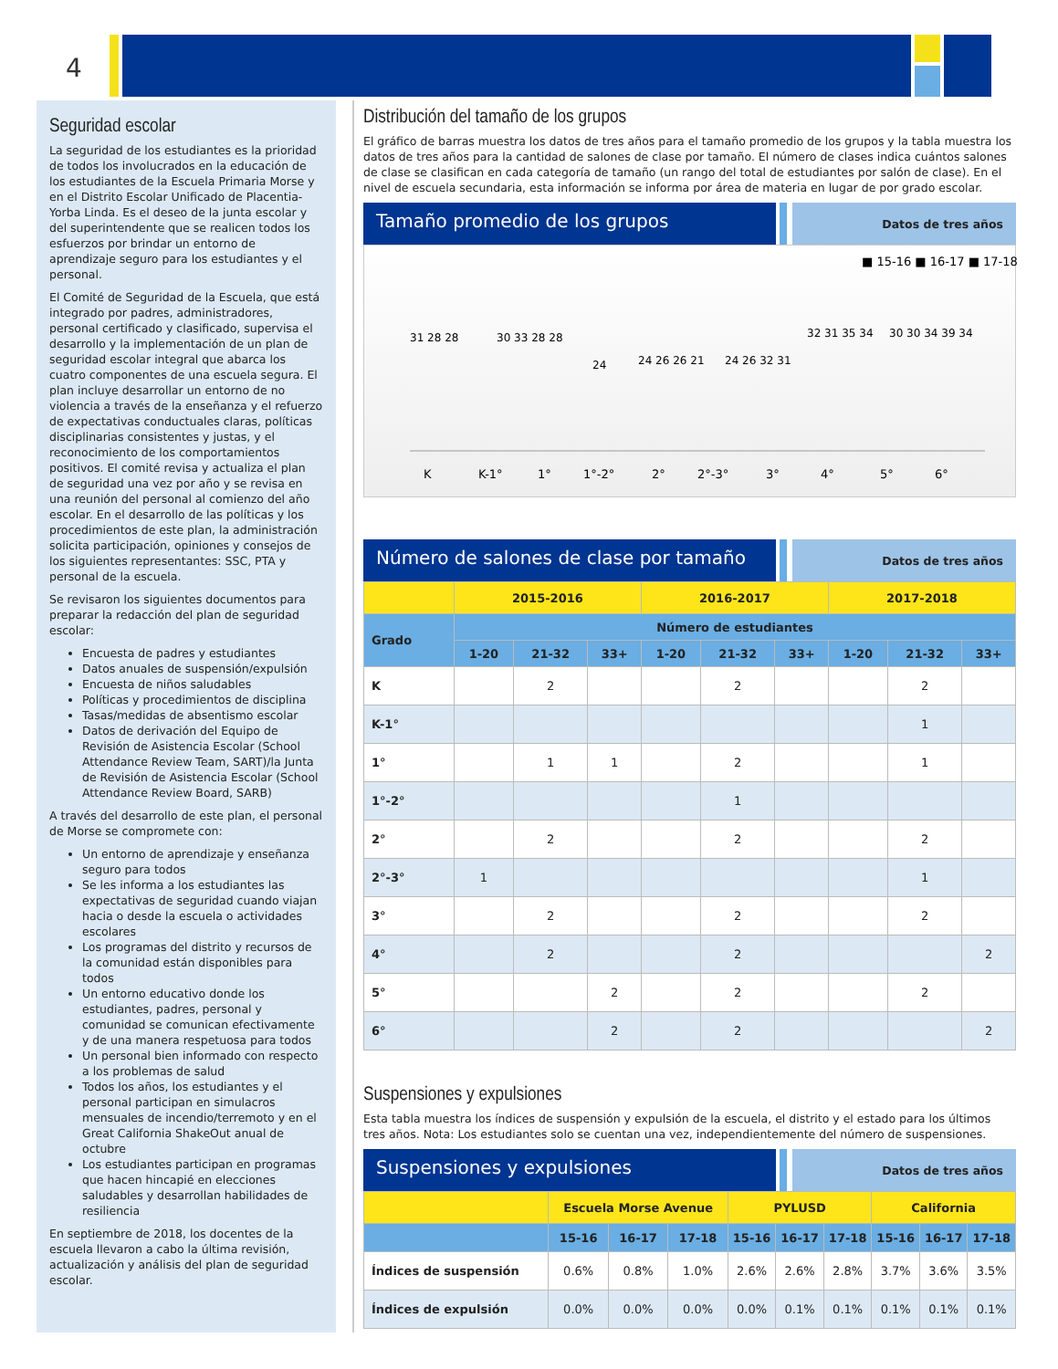4
Seguridad escolar
La seguridad de los estudiantes es la prioridad de todos los involucrados en la educación de los estudiantes de la Escuela Primaria Morse y en el Distrito Escolar Unificado de Placentia-Yorba Linda. Es el deseo de la junta escolar y del superintendente que se realicen todos los esfuerzos por brindar un entorno de aprendizaje seguro para los estudiantes y el personal.
El Comité de Seguridad de la Escuela, que está integrado por padres, administradores, personal certificado y clasificado, supervisa el desarrollo y la implementación de un plan de seguridad escolar integral que abarca los cuatro componentes de una escuela segura. El plan incluye desarrollar un entorno de no violencia a través de la enseñanza y el refuerzo de expectativas conductuales claras, políticas disciplinarias consistentes y justas, y el reconocimiento de los comportamientos positivos. El comité revisa y actualiza el plan de seguridad una vez por año y se revisa en una reunión del personal al comienzo del año escolar. En el desarrollo de las políticas y los procedimientos de este plan, la administración solicita participación, opiniones y consejos de los siguientes representantes: SSC, PTA y personal de la escuela.
Se revisaron los siguientes documentos para preparar la redacción del plan de seguridad escolar:
Encuesta de padres y estudiantes
Datos anuales de suspensión/expulsión
Encuesta de niños saludables
Políticas y procedimientos de disciplina
Tasas/medidas de absentismo escolar
Datos de derivación del Equipo de Revisión de Asistencia Escolar (School Attendance Review Team, SART)/la Junta de Revisión de Asistencia Escolar (School Attendance Review Board, SARB)
A través del desarrollo de este plan, el personal de Morse se compromete con:
Un entorno de aprendizaje y enseñanza seguro para todos
Se les informa a los estudiantes las expectativas de seguridad cuando viajan hacia o desde la escuela o actividades escolares
Los programas del distrito y recursos de la comunidad están disponibles para todos
Un entorno educativo donde los estudiantes, padres, personal y comunidad se comunican efectivamente y de una manera respetuosa para todos
Un personal bien informado con respecto a los problemas de salud
Todos los años, los estudiantes y el personal participan en simulacros mensuales de incendio/terremoto y en el Great California ShakeOut anual de octubre
Los estudiantes participan en programas que hacen hincapié en elecciones saludables y desarrollan habilidades de resiliencia
En septiembre de 2018, los docentes de la escuela llevaron a cabo la última revisión, actualización y análisis del plan de seguridad escolar.
Distribución del tamaño de los grupos
El gráfico de barras muestra los datos de tres años para el tamaño promedio de los grupos y la tabla muestra los datos de tres años para la cantidad de salones de clase por tamaño. El número de clases indica cuántos salones de clase se clasifican en cada categoría de tamaño (un rango del total de estudiantes por salón de clase). En el nivel de escuela secundaria, esta información se informa por área de materia en lugar de por grado escolar.
Tamaño promedio de los grupos
Datos de tres años
■ 15-16 ■ 16-17 ■ 17-18
31 28 28
30 33 28 28
24
24 26 26 21
24 26 32 31
32 31 35 34
30 30 34 39 34
K
K-1°
1°
1°-2°
2°
2°-3°
3°
4°
5°
6°
Número de salones de clase por tamaño
Datos de tres años
| | 2015-2016 | | | 2016-2017 | | | 2017-2018 | | |
| --- | --- | --- | --- | --- | --- | --- | --- | --- | --- |
| Grado | Número de estudiantes | | | | | | | | |
| | 1-20 | 21-32 | 33+ | 1-20 | 21-32 | 33+ | 1-20 | 21-32 | 33+ |
| K | | 2 | | | 2 | | | 2 | |
| K-1° | | | | | | | | 1 | |
| 1° | | 1 | 1 | | 2 | | | 1 | |
| 1°-2° | | | | | 1 | | | | |
| 2° | | 2 | | | 2 | | | 2 | |
| 2°-3° | 1 | | | | | | | 1 | |
| 3° | | 2 | | | 2 | | | 2 | |
| 4° | | 2 | | | 2 | | | | 2 |
| 5° | | | 2 | | 2 | | | 2 | |
| 6° | | | 2 | | 2 | | | | 2 |
Suspensiones y expulsiones
Esta tabla muestra los índices de suspensión y expulsión de la escuela, el distrito y el estado para los últimos tres años. Nota: Los estudiantes solo se cuentan una vez, independientemente del número de suspensiones.
Suspensiones y expulsiones
Datos de tres años
| | Escuela Morse Avenue | | | PYLUSD | | | California | | |
| --- | --- | --- | --- | --- | --- | --- | --- | --- | --- |
| | 15-16 | 16-17 | 17-18 | 15-16 | 16-17 | 17-18 | 15-16 | 16-17 | 17-18 |
| Índices de suspensión | 0.6% | 0.8% | 1.0% | 2.6% | 2.6% | 2.8% | 3.7% | 3.6% | 3.5% |
| Índices de expulsión | 0.0% | 0.0% | 0.0% | 0.0% | 0.1% | 0.1% | 0.1% | 0.1% | 0.1% |